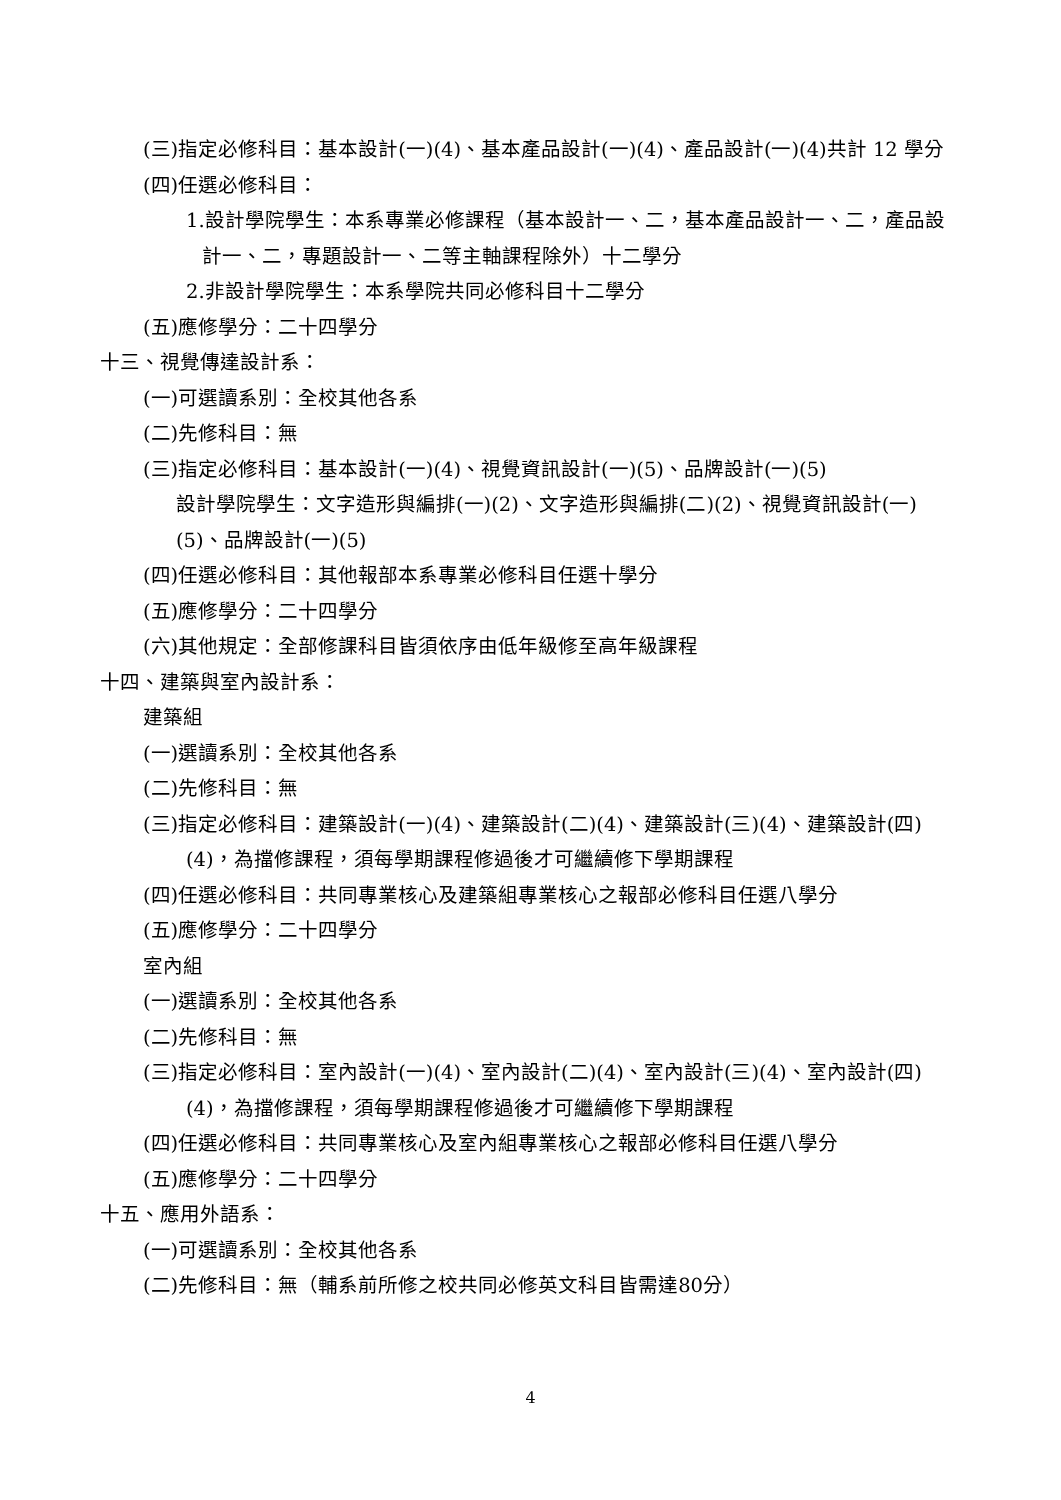(三)指定必修科目：基本設計(一)(4)、基本產品設計(一)(4)、產品設計(一)(4)共計 12 學分
(四)任選必修科目：
1.設計學院學生：本系專業必修課程（基本設計一、二，基本產品設計一、二，產品設計一、二，專題設計一、二等主軸課程除外）十二學分
2.非設計學院學生：本系學院共同必修科目十二學分
(五)應修學分：二十四學分
十三、視覺傳達設計系：
(一)可選讀系別：全校其他各系
(二)先修科目：無
(三)指定必修科目：基本設計(一)(4)、視覺資訊設計(一)(5)、品牌設計(一)(5)
設計學院學生：文字造形與編排(一)(2)、文字造形與編排(二)(2)、視覺資訊設計(一)(5)、品牌設計(一)(5)
(四)任選必修科目：其他報部本系專業必修科目任選十學分
(五)應修學分：二十四學分
(六)其他規定：全部修課科目皆須依序由低年級修至高年級課程
十四、建築與室內設計系：
建築組
(一)選讀系別：全校其他各系
(二)先修科目：無
(三)指定必修科目：建築設計(一)(4)、建築設計(二)(4)、建築設計(三)(4)、建築設計(四)(4)，為擋修課程，須每學期課程修過後才可繼續修下學期課程
(四)任選必修科目：共同專業核心及建築組專業核心之報部必修科目任選八學分
(五)應修學分：二十四學分
室內組
(一)選讀系別：全校其他各系
(二)先修科目：無
(三)指定必修科目：室內設計(一)(4)、室內設計(二)(4)、室內設計(三)(4)、室內設計(四)(4)，為擋修課程，須每學期課程修過後才可繼續修下學期課程
(四)任選必修科目：共同專業核心及室內組專業核心之報部必修科目任選八學分
(五)應修學分：二十四學分
十五、應用外語系：
(一)可選讀系別：全校其他各系
(二)先修科目：無（輔系前所修之校共同必修英文科目皆需達80分）
4